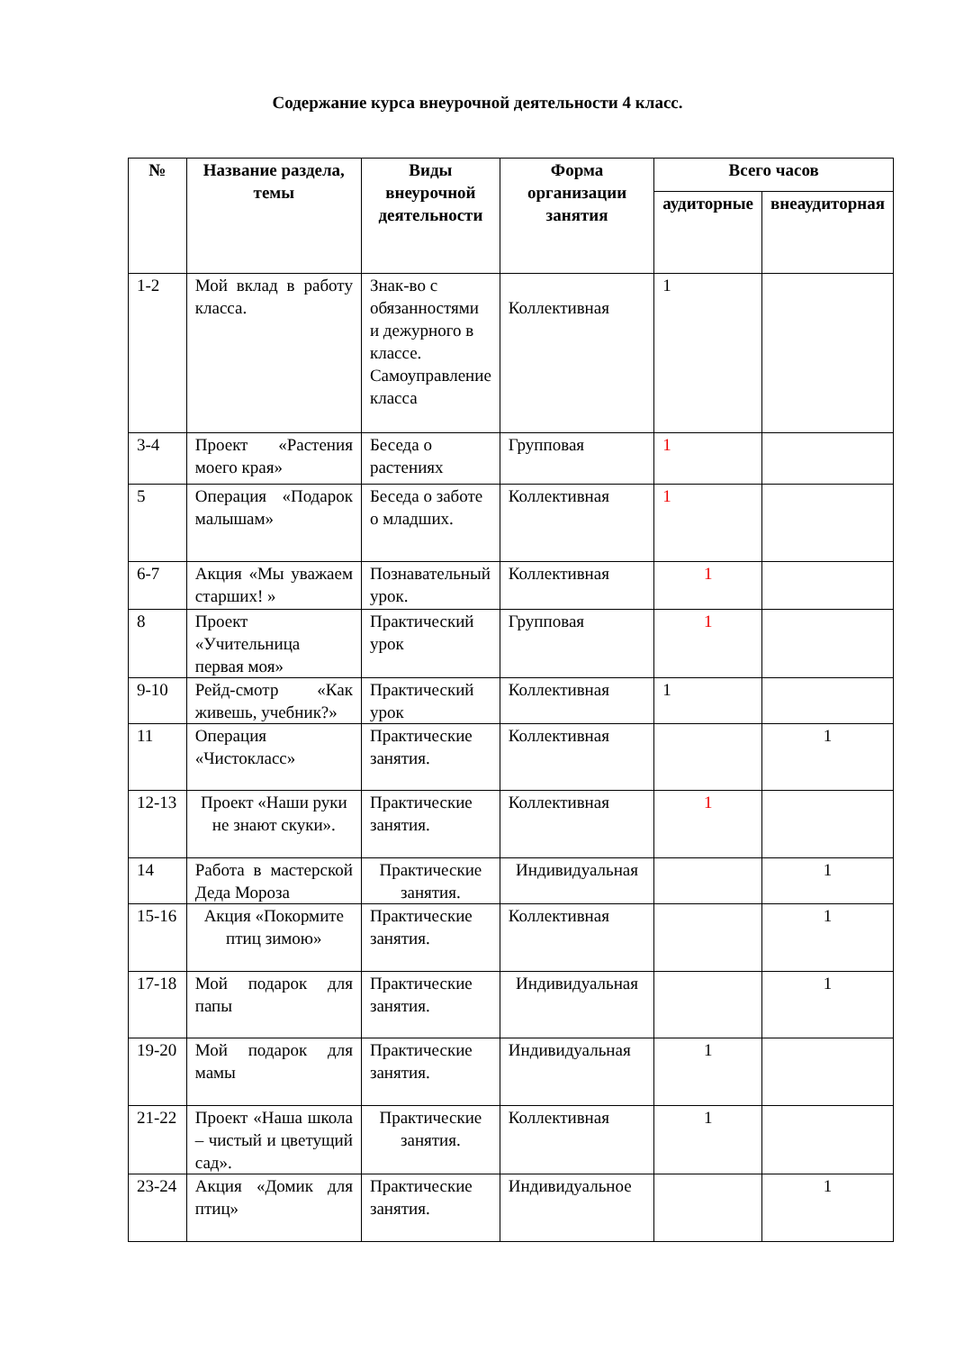Содержание курса внеурочной деятельности 4 класс.
| № | Название раздела, темы | Виды внеурочной деятельности | Форма организации занятия | Всего часов | |
| --- | --- | --- | --- | --- | --- |
| | | | | аудиторные | внеаудиторная |
| 1-2 | Мой вклад в работу класса. | Знак-во с обязанностями и дежурного в классе. Самоуправление класса | Коллективная | 1 | |
| 3-4 | Проект «Растения моего края» | Беседа о растениях | Групповая | 1 | |
| 5 | Операция «Подарок малышам» | Беседа о заботе о младших. | Коллективная | 1 | |
| 6-7 | Акция «Мы уважаем старших! » | Познавательный урок. | Коллективная | 1 | |
| 8 | Проект «Учительница первая моя» | Практический урок | Групповая | 1 | |
| 9-10 | Рейд-смотр «Как живешь, учебник?» | Практический урок | Коллективная | 1 | |
| 11 | Операция «Чистокласс» | Практические занятия. | Коллективная | | 1 |
| 12-13 | Проект «Наши руки не знают скуки». | Практические занятия. | Коллективная | 1 | |
| 14 | Работа в мастерской Деда Мороза | Практические занятия. | Индивидуальная | | 1 |
| 15-16 | Акция «Покормите птиц зимою» | Практические занятия. | Коллективная | | 1 |
| 17-18 | Мой подарок для папы | Практические занятия. | Индивидуальная | | 1 |
| 19-20 | Мой подарок для мамы | Практические занятия. | Индивидуальная | 1 | |
| 21-22 | Проект «Наша школа – чистый и цветущий сад». | Практические занятия. | Коллективная | 1 | |
| 23-24 | Акция «Домик для птиц» | Практические занятия. | Индивидуальное | | 1 |